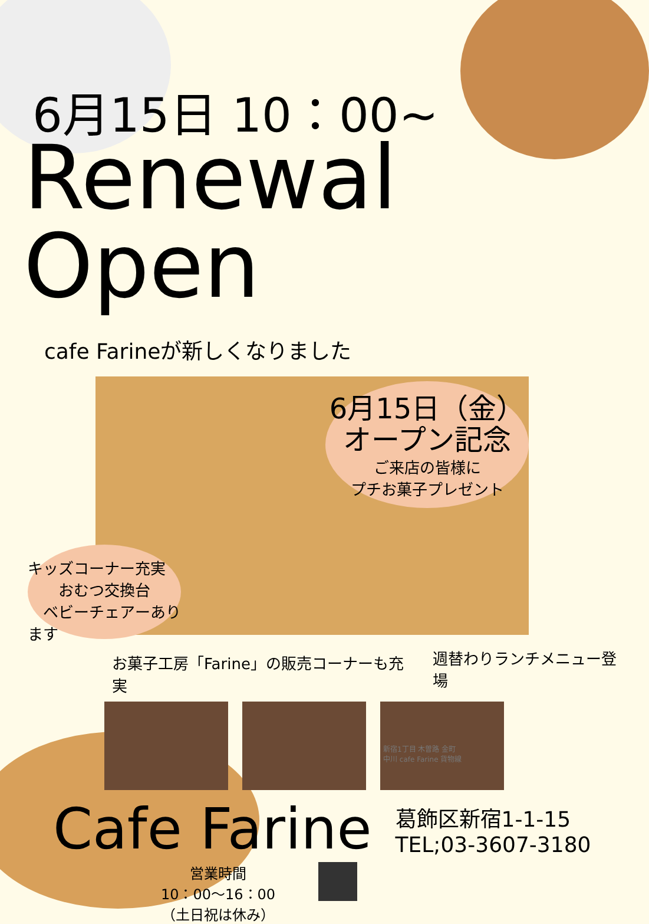6月15日 10：00~
Renewal Open
cafe Farineが新しくなりました
6月15日（金）
オープン記念
ご来店の皆様に
プチお菓子プレゼント
キッズコーナー充実
　　おむつ交換台
　ベビーチェアーあります
お菓子工房「Farine」の販売コーナーも充実 週替わりランチメニュー登場
Cafe Farine 葛飾区新宿1-1-15
TEL;03-3607-3180
営業時間
10：00～16：00
（土日祝は休み）
新宿1丁目 木曽路 金町
中川 cafe Farine 貨物線